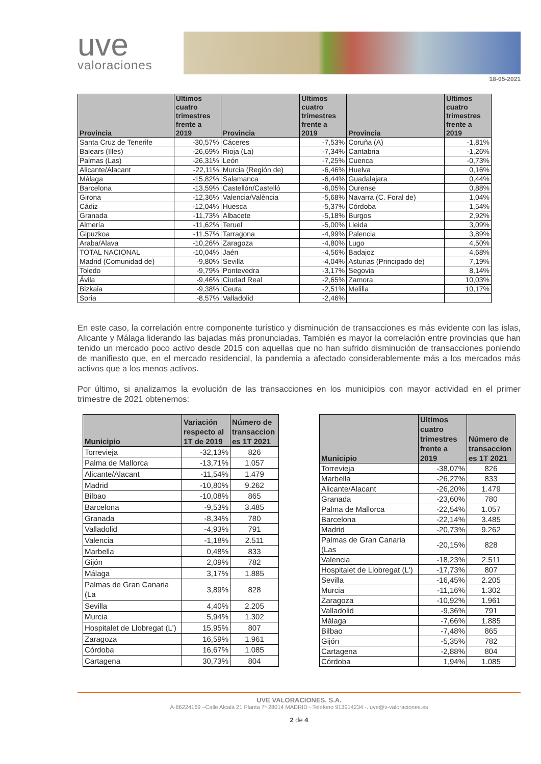uve
valoraciones
18-05-2021
| Provincia | Ultimos cuatro trimestres frente a 2019 | Provincia | Ultimos cuatro trimestres frente a 2019 | Provincia | Ultimos cuatro trimestres frente a 2019 |
| --- | --- | --- | --- | --- | --- |
| Santa Cruz de Tenerife | -30,57% | Cáceres | -7,53% | Coruña (A) | -1,81% |
| Balears (Illes) | -26,69% | Rioja (La) | -7,34% | Cantabria | -1,26% |
| Palmas (Las) | -26,31% | León | -7,25% | Cuenca | -0,73% |
| Alicante/Alacant | -22,11% | Murcia (Región de) | -6,46% | Huelva | 0,16% |
| Málaga | -15,82% | Salamanca | -6,44% | Guadalajara | 0,44% |
| Barcelona | -13,59% | Castellón/Castelló | -6,05% | Ourense | 0,88% |
| Girona | -12,36% | Valencia/València | -5,68% | Navarra (C. Foral de) | 1,04% |
| Cádiz | -12,04% | Huesca | -5,37% | Córdoba | 1,54% |
| Granada | -11,73% | Albacete | -5,18% | Burgos | 2,92% |
| Almería | -11,62% | Teruel | -5,00% | Lleida | 3,09% |
| Gipuzkoa | -11,57% | Tarragona | -4,99% | Palencia | 3,89% |
| Araba/Alava | -10,26% | Zaragoza | -4,80% | Lugo | 4,50% |
| TOTAL NACIONAL | -10,04% | Jaén | -4,56% | Badajoz | 4,68% |
| Madrid (Comunidad de) | -9,80% | Sevilla | -4,04% | Asturias (Principado de) | 7,19% |
| Toledo | -9,79% | Pontevedra | -3,17% | Segovia | 8,14% |
| Ávila | -9,46% | Ciudad Real | -2,65% | Zamora | 10,03% |
| Bizkaia | -9,38% | Ceuta | -2,51% | Melilla | 10,17% |
| Soria | -8,57% | Valladolid | -2,46% | | |
En este caso, la correlación entre componente turístico y disminución de transacciones es más evidente con las islas, Alicante y Málaga liderando las bajadas más pronunciadas. También es mayor la correlación entre provincias que han tenido un mercado poco activo desde 2015 con aquellas que no han sufrido disminución de transacciones poniendo de manifiesto que, en el mercado residencial, la pandemia a afectado considerablemente más a los mercados más activos que a los menos activos.
Por último, si analizamos la evolución de las transacciones en los municipios con mayor actividad en el primer trimestre de 2021 obtenemos:
| Municipio | Variación respecto al 1T de 2019 | Número de transaccion es 1T 2021 |
| --- | --- | --- |
| Torrevieja | -32,13% | 826 |
| Palma de Mallorca | -13,71% | 1.057 |
| Alicante/Alacant | -11,54% | 1.479 |
| Madrid | -10,80% | 9.262 |
| Bilbao | -10,08% | 865 |
| Barcelona | -9,53% | 3.485 |
| Granada | -8,34% | 780 |
| Valladolid | -4,93% | 791 |
| Valencia | -1,18% | 2.511 |
| Marbella | 0,48% | 833 |
| Gijón | 2,09% | 782 |
| Málaga | 3,17% | 1.885 |
| Palmas de Gran Canaria (La | 3,89% | 828 |
| Sevilla | 4,40% | 2.205 |
| Murcia | 5,94% | 1.302 |
| Hospitalet de Llobregat (L') | 15,95% | 807 |
| Zaragoza | 16,59% | 1.961 |
| Córdoba | 16,67% | 1.085 |
| Cartagena | 30,73% | 804 |
| Municipio | Ultimos cuatro trimestres frente a 2019 | Número de transaccion es 1T 2021 |
| --- | --- | --- |
| Torrevieja | -38,07% | 826 |
| Marbella | -26,27% | 833 |
| Alicante/Alacant | -26,20% | 1.479 |
| Granada | -23,60% | 780 |
| Palma de Mallorca | -22,54% | 1.057 |
| Barcelona | -22,14% | 3.485 |
| Madrid | -20,73% | 9.262 |
| Palmas de Gran Canaria (Las | -20,15% | 828 |
| Valencia | -18,23% | 2.511 |
| Hospitalet de Llobregat (L') | -17,73% | 807 |
| Sevilla | -16,45% | 2.205 |
| Murcia | -11,16% | 1.302 |
| Zaragoza | -10,92% | 1.961 |
| Valladolid | -9,36% | 791 |
| Málaga | -7,66% | 1.885 |
| Bilbao | -7,48% | 865 |
| Gijón | -5,35% | 782 |
| Cartagena | -2,88% | 804 |
| Córdoba | 1,94% | 1.085 |
UVE VALORACIONES, S.A.
A-86224169 –Calle Alcalá 21 Planta 7ª 28014 MADRID - Teléfono 913914234 -. uve@v-valoraciones.es
2 de 4